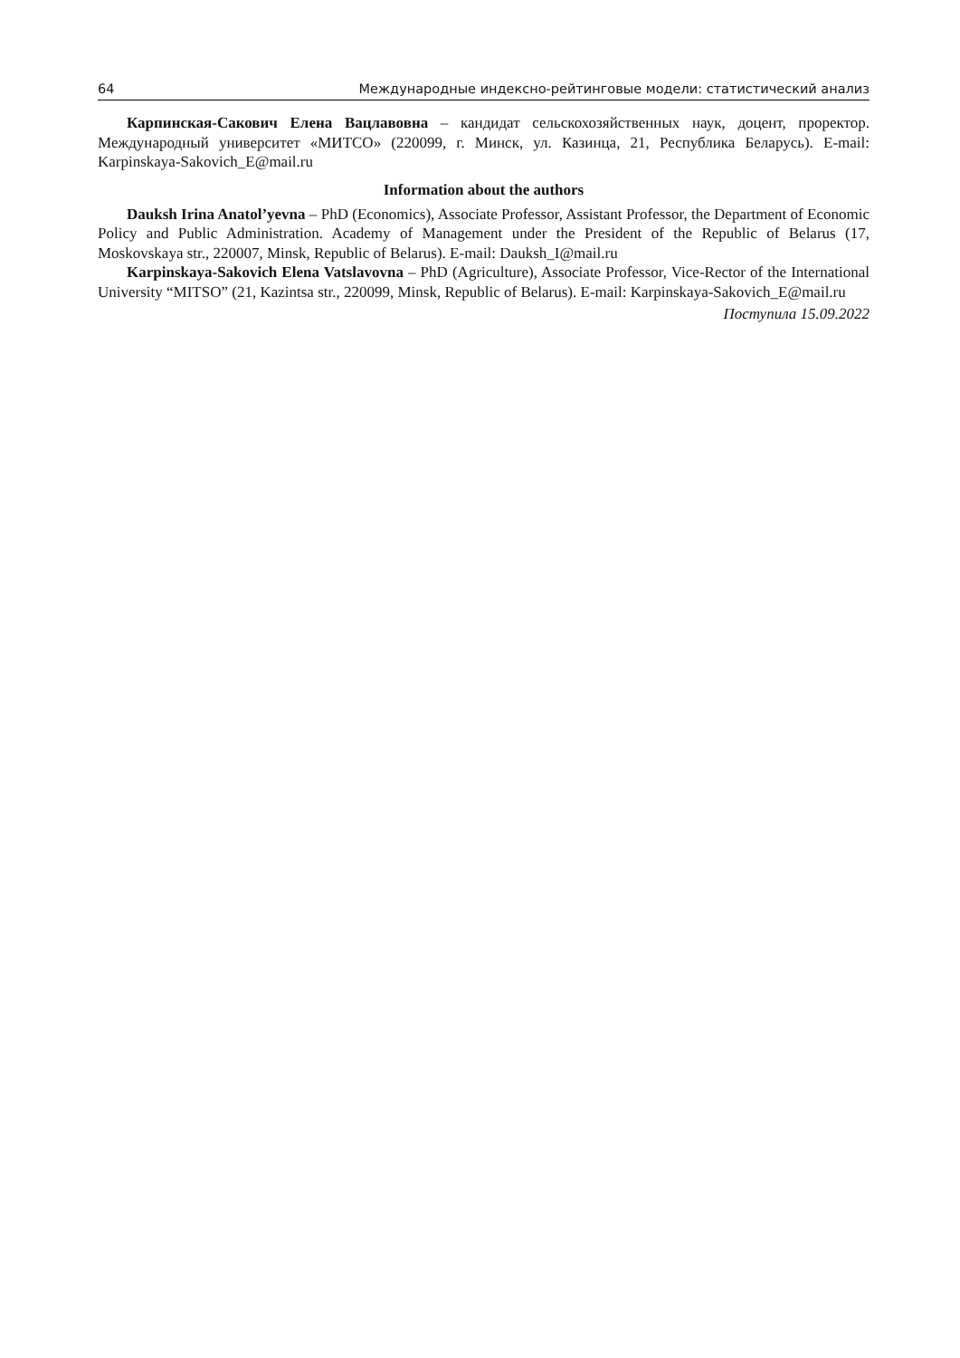64 Международные индексно-рейтинговые модели: статистический анализ
Карпинская-Сакович Елена Вацлавовна – кандидат сельскохозяйственных наук, доцент, про­ректор. Международный университет «МИТСО» (220099, г. Минск, ул. Казинца, 21, Республика Бе­ларусь). E-mail: Karpinskaya-Sakovich_E@mail.ru
Information about the authors
Dauksh Irina Anatol’yevna – PhD (Economics), Associate Professor, Assistant Professor, the Department of Economic Policy and Public Administration. Academy of Management under the President of the Republic of Belarus (17, Moskovskaya str., 220007, Minsk, Republic of Belarus). E-mail: Dauksh_I@mail.ru
Karpinskaya-Sakovich Elena Vatslavovna – PhD (Agriculture), Associate Professor, Vice-Rector of the International University “MITSO” (21, Kazintsa str., 220099, Minsk, Republic of Belarus). E-mail: Karpinskaya-Sakovich_E@mail.ru
Поступила 15.09.2022